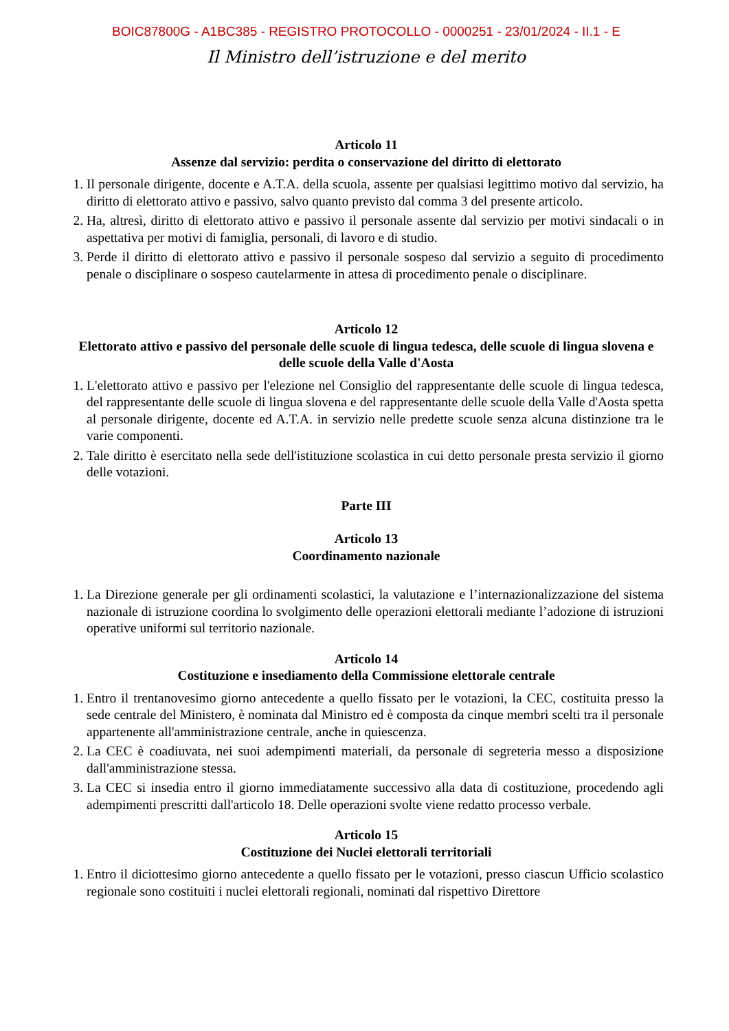BOIC87800G - A1BC385 - REGISTRO PROTOCOLLO - 0000251 - 23/01/2024 - II.1 - E
Il Ministro dell’istruzione e del merito
Articolo 11
Assenze dal servizio: perdita o conservazione del diritto di elettorato
1. Il personale dirigente, docente e A.T.A. della scuola, assente per qualsiasi legittimo motivo dal servizio, ha diritto di elettorato attivo e passivo, salvo quanto previsto dal comma 3 del presente articolo.
2. Ha, altresì, diritto di elettorato attivo e passivo il personale assente dal servizio per motivi sindacali o in aspettativa per motivi di famiglia, personali, di lavoro e di studio.
3. Perde il diritto di elettorato attivo e passivo il personale sospeso dal servizio a seguito di procedimento penale o disciplinare o sospeso cautelarmente in attesa di procedimento penale o disciplinare.
Articolo 12
Elettorato attivo e passivo del personale delle scuole di lingua tedesca, delle scuole di lingua slovena e delle scuole della Valle d'Aosta
1. L'elettorato attivo e passivo per l'elezione nel Consiglio del rappresentante delle scuole di lingua tedesca, del rappresentante delle scuole di lingua slovena e del rappresentante delle scuole della Valle d'Aosta spetta al personale dirigente, docente ed A.T.A. in servizio nelle predette scuole senza alcuna distinzione tra le varie componenti.
2. Tale diritto è esercitato nella sede dell'istituzione scolastica in cui detto personale presta servizio il giorno delle votazioni.
Parte III
Articolo 13
Coordinamento nazionale
1. La Direzione generale per gli ordinamenti scolastici, la valutazione e l’internazionalizzazione del sistema nazionale di istruzione coordina lo svolgimento delle operazioni elettorali mediante l’adozione di istruzioni operative uniformi sul territorio nazionale.
Articolo 14
Costituzione e insediamento della Commissione elettorale centrale
1. Entro il trentanovesimo giorno antecedente a quello fissato per le votazioni, la CEC, costituita presso la sede centrale del Ministero, è nominata dal Ministro ed è composta da cinque membri scelti tra il personale appartenente all'amministrazione centrale, anche in quiescenza.
2. La CEC è coadiuvata, nei suoi adempimenti materiali, da personale di segreteria messo a disposizione dall'amministrazione stessa.
3. La CEC si insedia entro il giorno immediatamente successivo alla data di costituzione, procedendo agli adempimenti prescritti dall'articolo 18. Delle operazioni svolte viene redatto processo verbale.
Articolo 15
Costituzione dei Nuclei elettorali territoriali
1. Entro il diciottesimo giorno antecedente a quello fissato per le votazioni, presso ciascun Ufficio scolastico regionale sono costituiti i nuclei elettorali regionali, nominati dal rispettivo Direttore